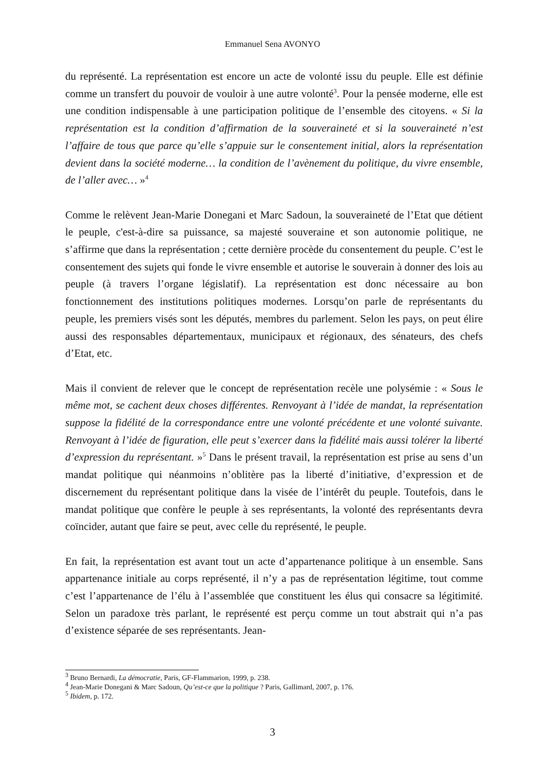Emmanuel Sena AVONYO
du représenté. La représentation est encore un acte de volonté issu du peuple. Elle est définie comme un transfert du pouvoir de vouloir à une autre volonté<sup>3</sup>. Pour la pensée moderne, elle est une condition indispensable à une participation politique de l’ensemble des citoyens. « Si la représentation est la condition d’affirmation de la souveraineté et si la souveraineté n’est l’affaire de tous que parce qu’elle s’appuie sur le consentement initial, alors la représentation devient dans la société moderne… la condition de l’avènement du politique, du vivre ensemble, de l’aller avec… »<sup>4</sup>
Comme le relèvent Jean-Marie Donegani et Marc Sadoun, la souveraineté de l’Etat que détient le peuple, c'est-à-dire sa puissance, sa majesté souveraine et son autonomie politique, ne s’affirme que dans la représentation ; cette dernière procède du consentement du peuple. C’est le consentement des sujets qui fonde le vivre ensemble et autorise le souverain à donner des lois au peuple (à travers l’organe législatif). La représentation est donc nécessaire au bon fonctionnement des institutions politiques modernes. Lorsqu’on parle de représentants du peuple, les premiers visés sont les députés, membres du parlement. Selon les pays, on peut élire aussi des responsables départementaux, municipaux et régionaux, des sénateurs, des chefs d’Etat, etc.
Mais il convient de relever que le concept de représentation recèle une polysémie : « Sous le même mot, se cachent deux choses différentes. Renvoyant à l’idée de mandat, la représentation suppose la fidélité de la correspondance entre une volonté précédente et une volonté suivante. Renvoyant à l’idée de figuration, elle peut s’exercer dans la fidélité mais aussi tolérer la liberté d’expression du représentant. »<sup>5</sup> Dans le présent travail, la représentation est prise au sens d’un mandat politique qui néanmoins n’oblitère pas la liberté d’initiative, d’expression et de discernement du représentant politique dans la visée de l’intérêt du peuple. Toutefois, dans le mandat politique que confère le peuple à ses représentants, la volonté des représentants devra coïncider, autant que faire se peut, avec celle du représenté, le peuple.
En fait, la représentation est avant tout un acte d’appartenance politique à un ensemble. Sans appartenance initiale au corps représenté, il n’y a pas de représentation légitime, tout comme c’est l’appartenance de l’élu à l’assemblée que constituent les élus qui consacre sa légitimité. Selon un paradoxe très parlant, le représenté est perçu comme un tout abstrait qui n’a pas d’existence séparée de ses représentants. Jean-
<sup>3</sup> Bruno Bernardi, La démocratie, Paris, GF-Flammarion, 1999, p. 238.
<sup>4</sup> Jean-Marie Donegani & Marc Sadoun, Qu’est-ce que la politique ? Paris, Gallimard, 2007, p. 176.
<sup>5</sup> Ibidem, p. 172.
3